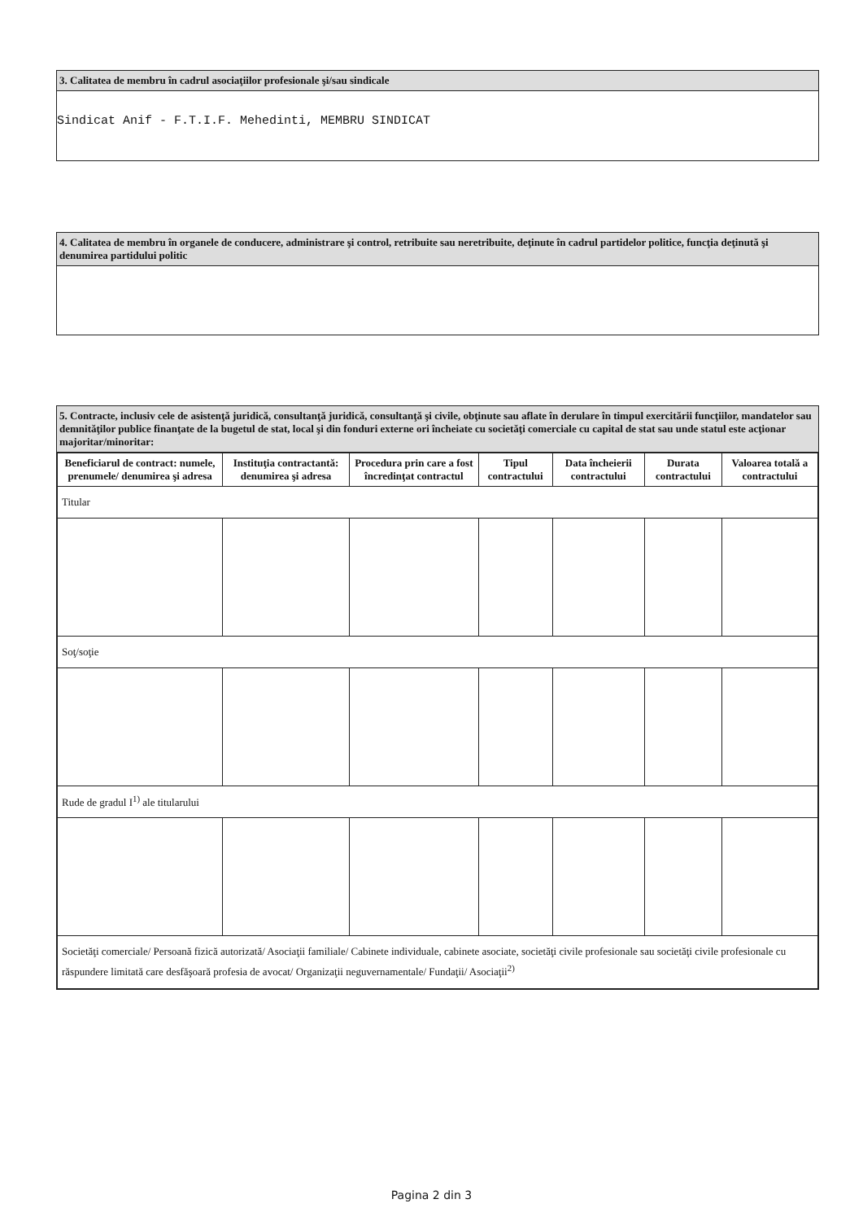3. Calitatea de membru în cadrul asociaţiilor profesionale şi/sau sindicale
Sindicat Anif - F.T.I.F. Mehedinti, MEMBRU SINDICAT
4. Calitatea de membru în organele de conducere, administrare şi control, retribuite sau neretribuite, deţinute în cadrul partidelor politice, funcţia deţinută şi denumirea partidului politic
5. Contracte, inclusiv cele de asistenţă juridică, consultanţă juridică, consultanţă şi civile, obţinute sau aflate în derulare în timpul exercitării funcţiilor, mandatelor sau demnităţilor publice finanţate de la bugetul de stat, local şi din fonduri externe ori încheiate cu societăţi comerciale cu capital de stat sau unde statul este acţionar majoritar/minoritar:
| Beneficiarul de contract: numele, prenumele/ denumirea şi adresa | Instituţia contractantă: denumirea şi adresa | Procedura prin care a fost încredinţat contractul | Tipul contractului | Data încheierii contractului | Durata contractului | Valoarea totală a contractului |
| --- | --- | --- | --- | --- | --- | --- |
| Titular | | | | | | |
| Soţ/soţie | | | | | | |
| Rude de gradul I<sup>1)</sup> ale titularului | | | | | | |
| Societăţi comerciale/ Persoană fizică autorizată/ Asociaţii familiale/ Cabinete individuale, cabinete asociate, societăţi civile profesionale sau societăţi civile profesionale cu răspundere limitată care desfăşoară profesia de avocat/ Organizaţii neguvernamentale/ Fundaţii/ Asociaţii<sup>2)</sup> | | | | | | |
Pagina 2 din 3